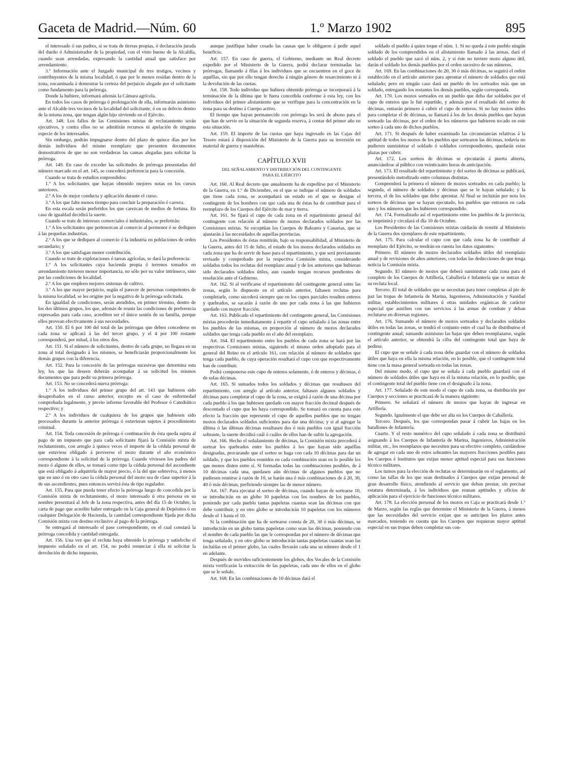Gaceta de Madrid.—Núm. 60 1.º Marzo 1902 895
el interesado ó sus padres, si se trata de tierras propias, ó declaración jurada del dueño ó Administrador de la propiedad, con el visto bueno de la Alcaldía, cuando sean arrendadas, expresando la cantidad anual que satisface por arrendamiento.
3.º Información ante el Juzgado municipal de tres testigos, vecinos y contribuyentes de la misma localidad, ó que por lo menos residan dentro de la zona, encaminada á demostrar la certeza del perjuicio alegado por el solicitante como fundamento para la prórroga.
Donde la hubiere, informará además la Cámara agrícola.
En todos los casos de prórroga ó prolongación de ella, informarán asimismo ante el Alcalde tres vecinos de la localidad del solicitante, ó en su defecto dentro de la misma zona, que tengan algún hijo sirviendo en el Ejército.
Art. 148. Los fallos de las Comisiones mixtas de reclutamiento serán ejecutivos, y contra ellos no se admitirán recursos ni apelación de ninguna especie de los interesados.
Sin embargo, podrán impugnarse dentro del plazo de quince días por los demás individuos del mismo reemplazo que presenten documentos demostrativos de que no son verdaderas las causas alegadas para solicitar la prórroga.
Art. 149. En caso de exceder las solicitudes de prórroga presentadas del número marcado en el art. 145, se concederá preferencia para la concesión.
Cuando se trata de estudios emprendidos:
1.º A los solicitantes que hayan obtenido mejores notas en los cursos anteriores.
2.º A los de mejor conducta y aplicación durante el curso.
3.º A los que falte menos tiempo para concluir la preparación ó carrera.
En esta escala serán preferidos los que carezcan de medios de fortuna. En caso de igualdad decidirá la suerte.
Cuando se trate de intereses comerciales ó industriales, se preferirán:
1.º A los solicitantes que pertenezcan al comercio al pormenor ó se dediquen á las pequeñas industrias.
2.º A los que se dediquen al comercio ó la industria en poblaciones de orden secundario; y
3.º A los que satisfagan menor contribución.
Cuando se trate de explotaciones ó tareas agrícolas, se dará la preferencia:
1.º A los solicitantes cuya hacienda propia ó terrenos tomados en arrendamiento tuvieren menor importancia, no sólo por su valor intrínseco, sino por las condiciones de localidad.
2.º A los que empleen mejores sistemas de cultivo.
3.º A los que mayor perjuicio, según el parecer de personas competentes de la misma localidad, se les origine por la negativa de la prórroga solicitada.
En igualdad de condiciones, serán atendidos, en primer término, dentro de los dos últimos grupos, los que, además de reunir las condiciones de preferencia expresadas para cada caso, acrediten ser el único sostén de su familia, porque ellos provean efectivamente á sus necesidades.
Art. 150. El 6 por 100 del total de las prórrogas que deben concederse en cada zona se aplicará á las del tercer grupo, y el 4 por 100 restante corresponderá, por mitad, á los otros dos.
Art. 151. Si el número de solicitantes, dentro de cada grupo, no llegara en su zona al total designado á los mismos, se beneficiarán proporcionalmente los demás grupos con la diferencia.
Art. 152. Para la concesión de las prórrogas sucesivas que determina esta ley, los que las deseen deberán acompañar á su solicitud los mismos documentos que para pedir su primera prórroga.
Art. 153. No se concederá nueva prórroga:
1.º A los individuos del primer grupo del art. 143 que hubieren sido desaprobados en el curso anterior, excepto en el caso de enfermedad comprobada legalmente, y previo informe favorable del Profesor ó Catedrático respectivo; y
2.º A los individuos de cualquiera de los grupos que hubiesen sido procesados durante la anterior prórroga ó estuvieran sujetos á procedimiento criminal.
Art. 154. Toda concesión de prórroga ó continuación de ésta queda sujeta al pago de un impuesto que para cada solicitante fijará la Comisión mixta de reclutamiento, con arreglo á quince veces el importe de la cédula personal de que estuviese obligado á proveerse el mozo durante el año económico correspondiente á la solicitud de la prórroga. Cuando viviesen los padres del mozo ó alguno de ellos, se tomará como tipo la cédula personal del ascendiente que está obligado á adquirirla de mayor precio, ó la del que sobreviva, á menos que en uno ó en otro caso la cédula personal del mozo sea de clase superior á la de sus ascendientes, pues entonces servirá ésta de tipo regulador.
Art. 155. Para que pueda tener efecto la prórroga luego de concedida por la Comisión mixta de reclutamiento, el mozo interesado ú otra persona en su nombre presentará al Jefe de la zona respectiva, antes del día 15 de Octubre, la carta de pago que acredite haber entregado en la Caja general de Depósitos ó en cualquier Delegación de Hacienda, la cantidad correspondiente fijada por dicha Comisión mixta con destino exclusivo al pago de la prórroga.
Se entregará al interesado el pase correspondiente, en el cual constará la prórroga concedida y cantidad entregada.
Art. 156. Una vez que el recluta haya obtenido la prórroga y satisfecho el impuesto señalado en el art. 154, no podrá renunciar á ella ni solicitar la devolución de dicho impuesto,
aunque justifique haber cesado las causas que le obligaron á pedir aquel beneficio.
Art. 157. En caso de guerra, el Gobierno, mediante un Real decreto expedido por el Ministerio de la Guerra, podrá declarar terminadas las prórrogas, llamando á filas á los individuos que se encuentren en el goce de aquéllas, sin que por ello tengan derecho á ningún género de resarcimiento ni á la devolución de las cuotas.
Art. 158. Todo individuo que hubiera obtenido prórroga se incorporará á la terminación de la última que le fuera concedida conforme á esta ley, con los individuos del primer alistamiento que se verifique para la concentración en la zona para su destino á Cuerpo activo.
El tiempo que hayan permanecido con prórroga les será de abono para el que han de servir en la situación de segunda reserva, á contar del primer año en esta situación.
Art. 159. El importe de las cuotas que haya ingresado en las Cajas del Tesoro estará á disposición del Ministerio de la Guerra para su inversión en material de guerra y maniobras.
CAPÍTULO XVII
DEL SEÑALAMIENTO Y DISTRIBUCIÓN DEL CONTINGENTE
PARA EL EJÉRCITO
Art. 160. Al Real decreto que anualmente ha de expedirse por el Ministerio de la Guerra, en 1.º de Diciembre, en el que se indique el número de soldados que tiene cada zona, se acompañará un estado en el que se designe el contingente de los hombres con que cada una de éstas ha de contribuir para el reemplazo de los Cuerpos del Ejército de mar y tierra.
Art. 161. Se fijará el cupo de cada zona en el repartimiento general del contingente con relación al número de mozos declarados soldados por las Comisiones mixtas. Se exceptúan los Cuerpos de Baleares y Canarias, que se ajustarán á las necesidades de aquellas provincias.
Los Presidentes de éstas remitirán, bajo su responsabilidad, al Ministerio de la Guerra, antes del 15 de Julio, el estado de los mozos declarados soldados en cada zona que ha de servir de base para el repartimiento, y que será previamente revisado y comprobado por la respectiva Comisión mixta, considerando soldados todos los reclutas del reemplazo anual y de los anteriores que hubieran sido declarados soldados útiles, aun cuando tengan recursos pendientes de resolución ante el Gobierno.
Art. 162. Si al verificarse el repartimiento del contingente general entre las zonas, según lo dispuesto en el artículo anterior, faltasen reclutas para completarle, como sucederá siempre que en los cupos parciales resulten enteros y quebrados, se sacarán á razón de uno por cada zona á las que hubieren quedado con mayor fracción.
Art. 163. Publicado el repartimiento del contingente general, las Comisiones mixtas procederán inmediatamente á repartir el cupo señalado á las zonas entre los pueblos de las mismas, en proporción al número de mozos declarados soldados que tenga cada pueblo en el año del reemplazo.
Art. 164. El repartimiento entre los pueblos de cada zona se hará por las respectivas Comisiones mixtas, siguiendo el mismo orden adoptado para el general del Reino en el artículo 161, con relación al número de soldados que tenga cada pueblo, de cuya operación resultará el cupo con que respectivamente han de contribuir.
Podrá componerse este cupo de enteros solamente, ó de enteros y décimas, ó de solas décimas.
Art. 165. Si sumados todos los soldados y décimas que resultasen del repartimiento, con arreglo al artículo anterior, faltasen algunos soldados y décimas para completar el cupo de la zona, se exigirá á razón de una décima por cada pueblo á los que hubiesen quedado con mayor fracción decimal después de descontado el cupo que les haya correspondido. Se tomará en cuenta para este efecto la fracción que represente el cupo de aquellos pueblos que no tengan mozos declarados soldados suficientes para dar una décima; y si al agregar la última ó las últimas décimas resultasen dos ó más pueblos con igual fracción sobrante, la suerte decidirá cuál ó cuáles de ellos han de sufrir la agregación.
Art. 166. Hecho el señalamiento de décimas, la Comisión mixta procederá á sortear los quebrados entre los pueblos á los que hayan sido aquéllas designadas, procurando que el sorteo se haga con cada 10 décimas para dar un soldado, y que los pueblos reunidos en cada combinación sean en lo posible los que menos disten entre sí. Si formadas todas las combinaciones posibles, de á 10 décimas cada una, quedasen aún décimas de algunos pueblos que no pudiesen reunirse á razón de 10, se harán una ó más combinaciones de á 20, 30, 40 ó más décimas, prefiriendo siempre las de menor número.
Art. 167. Para ejecutar el sorteo de décimas, cuando hayan de sortearse 10, se introducirán en un globo 10 papeletas con los nombres de los pueblos, poniendo por cada pueblo tantas papeletas cuantas sean las décimas con que debe contribuir, y en otro globo se introducirán 10 papeletas con los números desde el 1 hasta el 10.
Si la combinación que ha de sortearse consta de 20, 30 ó más décimas, se introducirán en un globo tantas papeletas como sean las décimas, poniendo con el nombre de cada pueblo las que le correspondan por el número de décimas que tenga señalado, y en otro globo se introducirán tantas papeletas cuantas sean las incluídas en el primer globo, las cuales llevarán cada una su número desde el 1 en adelante.
Después de movidos suficientemente los globos, dos Vocales de la Comisión mixta verificarán la extracción de las papeletas, cada uno de ellos en el globo que se le señale.
Art. 168. En las combinaciones de 10 décimas dará el
soldado el pueblo á quien toque el núm. 1. Si no queda á este pueblo ningún soldado de los comprendidos en el alistamiento llamado á las armas, dará el soldado el pueblo que sacó el núm. 2, y si éste no tuviere mozo alguno útil, darán el soldado los demás pueblos por el orden sucesivo de sus números.
Art. 169. En las combinaciones de 20, 30 ó más décimas, se seguirá el orden establecido en el artículo anterior para aprontar el número de soldados que está señalado; pero en ningún caso dará un pueblo de los sorteados más que un soldado, entregando los restantes los demás pueblos, según corresponda.
Art. 170. Los mozos sorteados en un pueblo que deba dar soldados por el cupo de enteros que le fué repartido, y además por el resultado del sorteo de décimas, entrarán primero á cubrir el cupo de enteros. Si no hay mozos útiles para completar el de décimas, se llamará á los de los demás pueblos que hayan sorteado las décimas, por el orden de los números que hubieren tocado en este sorteo á cada uno de dichos pueblos.
Art. 171. Si después de haber examinado las circunstancias relativas á la aptitud de todos los mozos de los pueblos que sortearon las décimas, todavía no pudieren suministrar el soldado ó soldados correspondientes, quedarán estas plazas por cubrir.
Art. 172. Los sorteos de décimas se ejecutarán á puerta abierta, anunciándose al público con veinticuatro horas de anticipación.
Art. 173. El resultado del repartimiento y del sorteo de décimas se publicará, presentándolo metodizado entre columnas distintas.
Comprenderá la primera el número de mozos sorteados en cada pueblo; la segunda, el número de soldados y décimas que se le hayan señalado; y la tercera, el de los soldados que debe aprontar. Al final se incluirán por nota los sorteos de décimas que se hayan ejecutado, los pueblos que entraron en cada uno y los números que les hubieren correspondido.
Art. 174. Formalizado así el repartimiento entre los pueblos de la provincia, se imprimirá y circulará el día 10 de Octubre.
Los Presidentes de las Comisiones mixtas cuidarán de remitir al Ministerio de la Guerra dos ejemplares de este repartimiento.
Art. 175. Para calcular el cupo con que cada zona ha de contribuir al reemplazo del Ejército, se tendrán en cuenta los datos siguientes:
Primero. El número de mozos declarados soldados útiles del reemplazo anual y de revisiones de años anteriores, con todas las deducciones de que tenga noticia la Comisión mixta.
Segundo. El número de mozos que deberá suministrar cada zona para el completo de los Cuerpos de Artillería, Caballería é Infantería que se nutran de su recluta local.
Tercero. El total de soldados que se necesitan para tener completas al pie de paz las tropas de Infantería de Marina, Ingenieros, Administración y Sanidad militar, establecimientos militares ú otras unidades orgánicas de carácter especial que auxilien con sus servicios á las armas de combate y deban reclutarse en diversas regiones.
Art. 176. Sumando el número de mozos sorteados y declarados soldados útiles en todas las zonas, se tendrá el conjunto entre el cual ha de distribuirse el contingente anual; sumando asimismo las bajas que deben reemplazarse, según el artículo anterior, se obtendrá la cifra del contingente total que haya de pedirse.
El cupo que se señale á cada zona debe guardar con el número de soldados útiles que haya en ella la misma relación, en lo posible, que el contingente total tiene con la masa general sorteada en todas las zonas.
Del mismo modo, el cupo que se señala á cada pueblo guardará con el número de soldados útiles que haya en él la misma relación, en lo posible, que el contingente total del pueblo tiene con el designado á la zona.
Art. 177. Señalado de este modo el cupo de cada zona, su distribución por Cuerpos y secciones se practicará de la manera siguiente:
Primero. Se señalará el número de mozos que hayan de ingresar en Artillería.
Segundo. Igualmente el que debe ser alta en los Cuerpos de Caballería.
Tercero. Después, los que correspondan pasar á cubrir las bajas en los batallones de Infantería.
Cuarto. Y el resto numérico del cupo señalado á cada zona se distribuirá asignando á los Cuerpos de Infantería de Marina, Ingenieros, Administración militar, etc., los reemplazos que necesiten para su efectivo completo, cuidándose de agregar en cada uno de estos sobrantes las mayores fracciones posibles para los Cuerpos é Institutos que exijan menor aptitud especial para sus funciones técnico militares.
Los turnos para la elección de reclutas se determinarán en el reglamento, así como las tallas de los que sean destinados á Cuerpos que exijan personal de gran desarrollo físico, atendiendo al servicio que deban prestar, sin precisar estatura determinada, á los individuos que reunan aptitudes y oficios de aplicación para el ejercicio de funciones técnico militares.
Art. 178. La elección personal de los mozos en Caja se practicará desde 1.º de Marzo, según las reglas que determine el Ministerio de la Guerra, á menos que las necesidades del servicio exijan que se anticipen los plazos antes marcados, teniendo en cuenta que los Cuerpos que requieran mayor aptitud especial en sus tropas deben completar sus con-